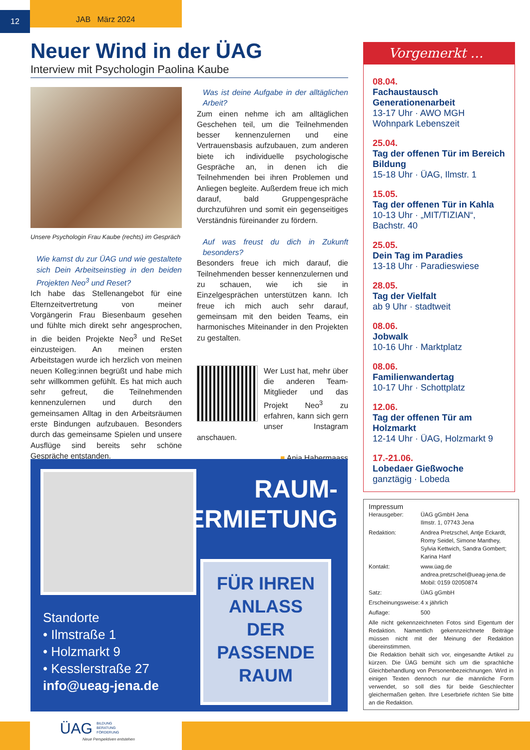12
JAB März 2024
Neuer Wind in der ÜAG
Interview mit Psychologin Paolina Kaube
Unsere Psychologin Frau Kaube (rechts) im Gespräch
Wie kamst du zur ÜAG und wie gestaltete sich Dein Arbeitseinstieg in den beiden Projekten Neo<sup>3</sup> und Reset?
Ich habe das Stellenangebot für eine Elternzeitvertretung von meiner Vorgängerin Frau Biesenbaum gesehen und fühlte mich direkt sehr angesprochen, in die beiden Projekte Neo<sup>3</sup> und ReSet einzusteigen. An meinen ersten Arbeitstagen wurde ich herzlich von meinen neuen Kolleg:innen begrüßt und habe mich sehr willkommen gefühlt. Es hat mich auch sehr gefreut, die Teilnehmenden kennenzulernen und durch den gemeinsamen Alltag in den Arbeitsräumen erste Bindungen aufzubauen. Besonders durch das gemeinsame Spielen und unsere Ausflüge sind bereits sehr schöne Gespräche entstanden.
Was ist deine Aufgabe in der alltäglichen Arbeit?
Zum einen nehme ich am alltäglichen Geschehen teil, um die Teilnehmenden besser kennenzulernen und eine Vertrauensbasis aufzubauen, zum anderen biete ich individuelle psychologische Gespräche an, in denen ich die Teilnehmenden bei ihren Problemen und Anliegen begleite. Außerdem freue ich mich darauf, bald Gruppengespräche durchzuführen und somit ein gegenseitiges Verständnis füreinander zu fördern.
Auf was freust du dich in Zukunft besonders?
Besonders freue ich mich darauf, die Teilnehmenden besser kennenzulernen und zu schauen, wie ich sie in Einzelgesprächen unterstützen kann. Ich freue ich mich auch sehr darauf, gemeinsam mit den beiden Teams, ein harmonisches Miteinander in den Projekten zu gestalten.
Wer Lust hat, mehr über die anderen Team-Mitglieder und das Projekt Neo<sup>3</sup> zu erfahren, kann sich gern unser Instagram anschauen.
■ Anja Habermaass
RAUM-
VERMIETUNG
Standorte
• Ilmstraße 1
• Holzmarkt 9
• Kesslerstraße 27
info@ueag-jena.de
FÜR IHREN
ANLASS
DER
PASSENDE
RAUM
Vorgemerkt …
08.04.
Fachaustausch Generationenarbeit
13-17 Uhr · AWO MGH Wohnpark Lebenszeit
25.04.
Tag der offenen Tür im Bereich Bildung
15-18 Uhr · ÜAG, Ilmstr. 1
15.05.
Tag der offenen Tür in Kahla
10-13 Uhr · „MIT/TIZIAN“, Bachstr. 40
25.05.
Dein Tag im Paradies
13-18 Uhr · Paradieswiese
28.05.
Tag der Vielfalt
ab 9 Uhr · stadtweit
08.06.
Jobwalk
10-16 Uhr · Marktplatz
08.06.
Familienwandertag
10-17 Uhr · Schottplatz
12.06.
Tag der offenen Tür am Holzmarkt
12-14 Uhr · ÜAG, Holzmarkt 9
17.-21.06.
Lobedaer Gießwoche
ganztägig · Lobeda
Impressum
| Herausgeber: | ÜAG gGmbH Jena Ilmstr. 1, 07743 Jena |
| Redaktion: | Andrea Pretzschel, Antje Eckardt, Romy Seidel, Simone Manthey, Sylvia Kettwich, Sandra Gombert; Karina Hanf |
| Kontakt: | www.üag.de andrea.pretzschel@ueag-jena.de Mobil: 0159 02050874 |
| Satz: | ÜAG gGmbH |
| Erscheinungsweise: | 4 x jährlich |
| Auflage: | 500 |
Alle nicht gekennzeichneten Fotos sind Eigentum der Redaktion. Namentlich gekennzeichnete Beiträge müssen nicht mit der Meinung der Redaktion übereinstimmen.
Die Redaktion behält sich vor, eingesandte Artikel zu kürzen. Die ÜAG bemüht sich um die sprachliche Gleichbehandlung von Personenbezeichnungen. Wird in einigen Texten dennoch nur die männliche Form verwendet, so soll dies für beide Geschlechter gleichermaßen gelten. Ihre Leserbriefe richten Sie bitte an die Redaktion.
ÜAG BILDUNG
BERATUNG
FÖRDERUNG
Neue Perspektiven entstehen